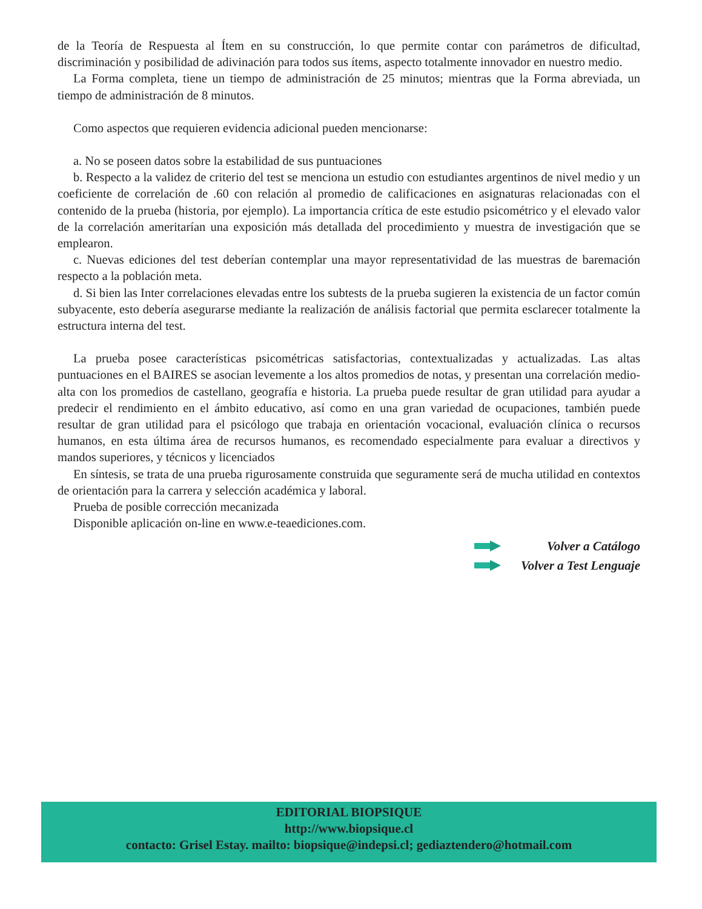de la Teoría de Respuesta al Ítem en su construcción, lo que permite contar con parámetros de dificultad, discriminación y posibilidad de adivinación para todos sus ítems, aspecto totalmente innovador en nuestro medio.
La Forma completa, tiene un tiempo de administración de 25 minutos; mientras que la Forma abreviada, un tiempo de administración de 8 minutos.
Como aspectos que requieren evidencia adicional pueden mencionarse:
a. No se poseen datos sobre la estabilidad de sus puntuaciones
b. Respecto a la validez de criterio del test se menciona un estudio con estudiantes argentinos de nivel medio y un coeficiente de correlación de .60 con relación al promedio de calificaciones en asignaturas relacionadas con el contenido de la prueba (historia, por ejemplo). La importancia crítica de este estudio psicométrico y el elevado valor de la correlación ameritarían una exposición más detallada del procedimiento y muestra de investigación que se emplearon.
c. Nuevas ediciones del test deberían contemplar una mayor representatividad de las muestras de baremación respecto a la población meta.
d. Si bien las Inter correlaciones elevadas entre los subtests de la prueba sugieren la existencia de un factor común subyacente, esto debería asegurarse mediante la realización de análisis factorial que permita esclarecer totalmente la estructura interna del test.
La prueba posee características psicométricas satisfactorias, contextualizadas y actualizadas. Las altas puntuaciones en el BAIRES se asocian levemente a los altos promedios de notas, y presentan una correlación medio-alta con los promedios de castellano, geografía e historia. La prueba puede resultar de gran utilidad para ayudar a predecir el rendimiento en el ámbito educativo, así como en una gran variedad de ocupaciones, también puede resultar de gran utilidad para el psicólogo que trabaja en orientación vocacional, evaluación clínica o recursos humanos, en esta última área de recursos humanos, es recomendado especialmente para evaluar a directivos y mandos superiores, y técnicos y licenciados
En síntesis, se trata de una prueba rigurosamente construida que seguramente será de mucha utilidad en contextos de orientación para la carrera y selección académica y laboral.
Prueba de posible corrección mecanizada
Disponible aplicación on-line en www.e-teaediciones.com.
Volver a Catálogo
Volver a Test Lenguaje
EDITORIAL BIOPSIQUE
http://www.biopsique.cl
contacto: Grisel Estay. mailto: biopsique@indepsi.cl; gediaztendero@hotmail.com